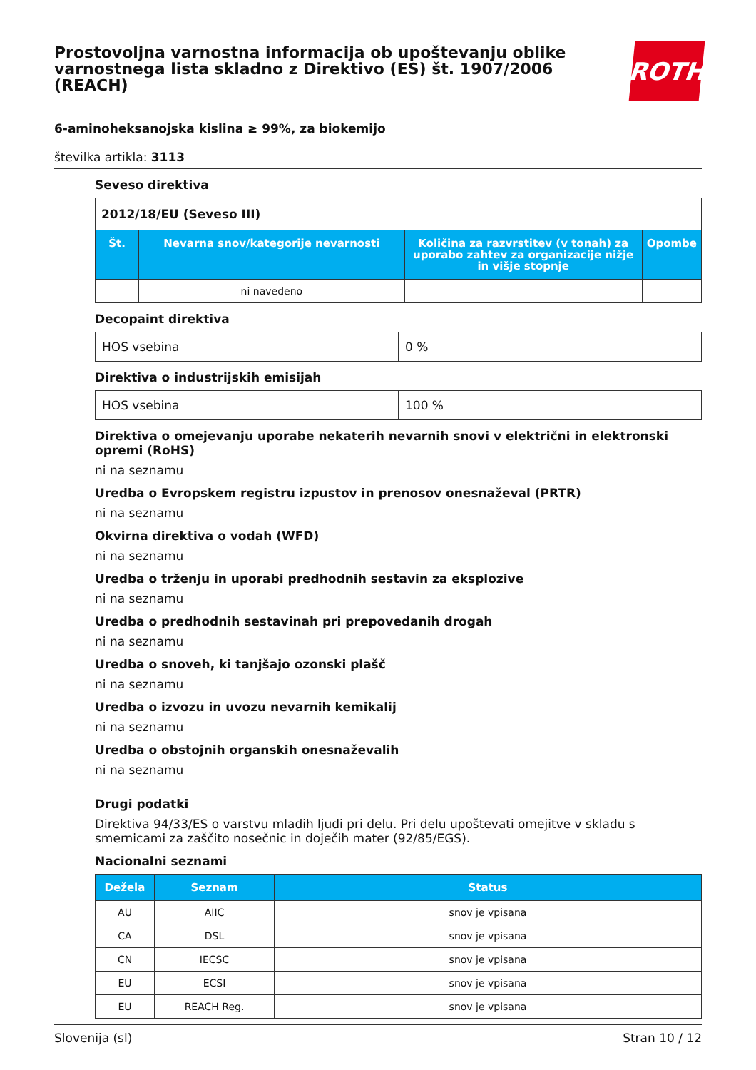Prostovoljna varnostna informacija ob upoštevanju oblike varnostnega lista skladno z Direktivo (ES) št. 1907/2006 (REACH)
ROTH
6-aminoheksanojska kislina ≥ 99%, za biokemijo
številka artikla: 3113
Seveso direktiva
| 2012/18/EU (Seveso III) | | | |
| Št. | Nevarna snov/kategorije nevarnosti | Količina za razvrstitev (v tonah) za uporabo zahtev za organizacije nižje in višje stopnje | Opombe |
| | ni navedeno | | |
Decopaint direktiva
| HOS vsebina | 0 % |
Direktiva o industrijskih emisijah
| HOS vsebina | 100 % |
Direktiva o omejevanju uporabe nekaterih nevarnih snovi v električni in elektronski opremi (RoHS)
ni na seznamu
Uredba o Evropskem registru izpustov in prenosov onesnaževal (PRTR)
ni na seznamu
Okvirna direktiva o vodah (WFD)
ni na seznamu
Uredba o trženju in uporabi predhodnih sestavin za eksplozive
ni na seznamu
Uredba o predhodnih sestavinah pri prepovedanih drogah
ni na seznamu
Uredba o snoveh, ki tanjšajo ozonski plašč
ni na seznamu
Uredba o izvozu in uvozu nevarnih kemikalij
ni na seznamu
Uredba o obstojnih organskih onesnaževalih
ni na seznamu
Drugi podatki
Direktiva 94/33/ES o varstvu mladih ljudi pri delu. Pri delu upoštevati omejitve v skladu s smernicami za zaščito nosečnic in doječih mater (92/85/EGS).
Nacionalni seznami
| Dežela | Seznam | Status |
| --- | --- | --- |
| AU | AIIC | snov je vpisana |
| CA | DSL | snov je vpisana |
| CN | IECSC | snov je vpisana |
| EU | ECSI | snov je vpisana |
| EU | REACH Reg. | snov je vpisana |
Slovenija (sl) Stran 10 / 12